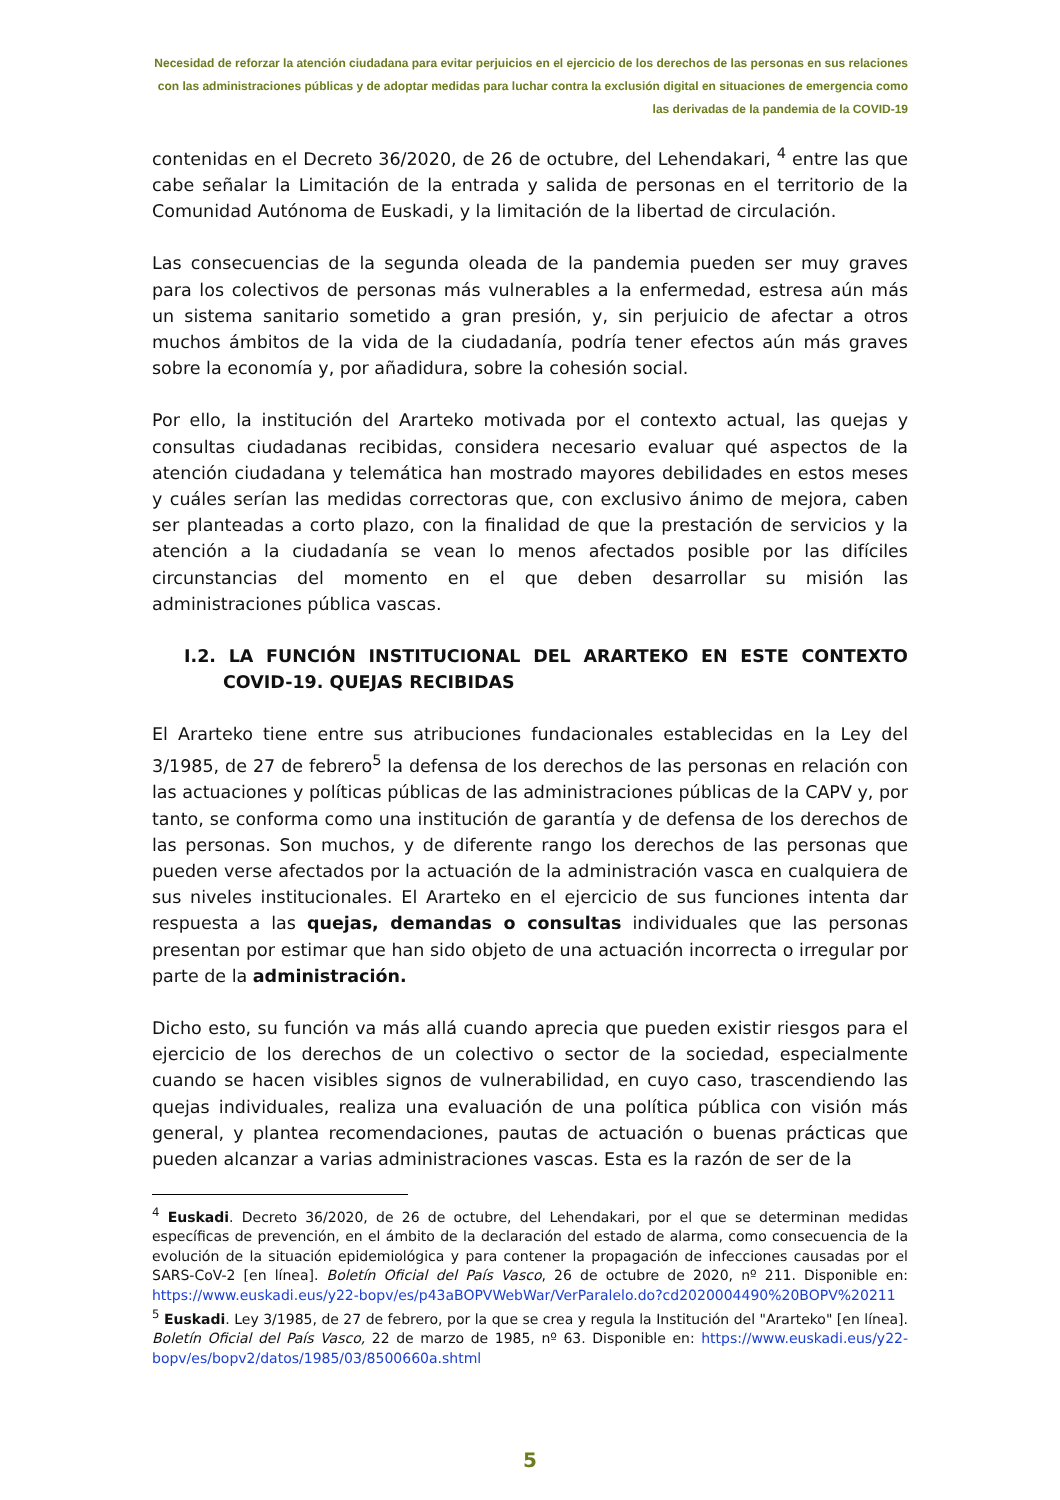Necesidad de reforzar la atención ciudadana para evitar perjuicios en el ejercicio de los derechos de las personas en sus relaciones con las administraciones públicas y de adoptar medidas para luchar contra la exclusión digital en situaciones de emergencia como las derivadas de la pandemia de la COVID-19
contenidas en el Decreto 36/2020, de 26 de octubre, del Lehendakari, <sup>4</sup> entre las que cabe señalar la Limitación de la entrada y salida de personas en el territorio de la Comunidad Autónoma de Euskadi, y la limitación de la libertad de circulación.
Las consecuencias de la segunda oleada de la pandemia pueden ser muy graves para los colectivos de personas más vulnerables a la enfermedad, estresa aún más un sistema sanitario sometido a gran presión, y, sin perjuicio de afectar a otros muchos ámbitos de la vida de la ciudadanía, podría tener efectos aún más graves sobre la economía y, por añadidura, sobre la cohesión social.
Por ello, la institución del Ararteko motivada por el contexto actual, las quejas y consultas ciudadanas recibidas, considera necesario evaluar qué aspectos de la atención ciudadana y telemática han mostrado mayores debilidades en estos meses y cuáles serían las medidas correctoras que, con exclusivo ánimo de mejora, caben ser planteadas a corto plazo, con la finalidad de que la prestación de servicios y la atención a la ciudadanía se vean lo menos afectados posible por las difíciles circunstancias del momento en el que deben desarrollar su misión las administraciones pública vascas.
I.2. LA FUNCIÓN INSTITUCIONAL DEL ARARTEKO EN ESTE CONTEXTO COVID-19. QUEJAS RECIBIDAS
El Ararteko tiene entre sus atribuciones fundacionales establecidas en la Ley del 3/1985, de 27 de febrero<sup>5</sup> la defensa de los derechos de las personas en relación con las actuaciones y políticas públicas de las administraciones públicas de la CAPV y, por tanto, se conforma como una institución de garantía y de defensa de los derechos de las personas. Son muchos, y de diferente rango los derechos de las personas que pueden verse afectados por la actuación de la administración vasca en cualquiera de sus niveles institucionales. El Ararteko en el ejercicio de sus funciones intenta dar respuesta a las quejas, demandas o consultas individuales que las personas presentan por estimar que han sido objeto de una actuación incorrecta o irregular por parte de la administración.
Dicho esto, su función va más allá cuando aprecia que pueden existir riesgos para el ejercicio de los derechos de un colectivo o sector de la sociedad, especialmente cuando se hacen visibles signos de vulnerabilidad, en cuyo caso, trascendiendo las quejas individuales, realiza una evaluación de una política pública con visión más general, y plantea recomendaciones, pautas de actuación o buenas prácticas que pueden alcanzar a varias administraciones vascas. Esta es la razón de ser de la
<sup>4</sup> Euskadi. Decreto 36/2020, de 26 de octubre, del Lehendakari, por el que se determinan medidas específicas de prevención, en el ámbito de la declaración del estado de alarma, como consecuencia de la evolución de la situación epidemiológica y para contener la propagación de infecciones causadas por el SARS-CoV-2 [en línea]. Boletín Oficial del País Vasco, 26 de octubre de 2020, nº 211. Disponible en: https://www.euskadi.eus/y22-bopv/es/p43aBOPVWebWar/VerParalelo.do?cd2020004490%20BOPV%20211
<sup>5</sup> Euskadi. Ley 3/1985, de 27 de febrero, por la que se crea y regula la Institución del "Ararteko" [en línea]. Boletín Oficial del País Vasco, 22 de marzo de 1985, nº 63. Disponible en: https://www.euskadi.eus/y22-bopv/es/bopv2/datos/1985/03/8500660a.shtml
5